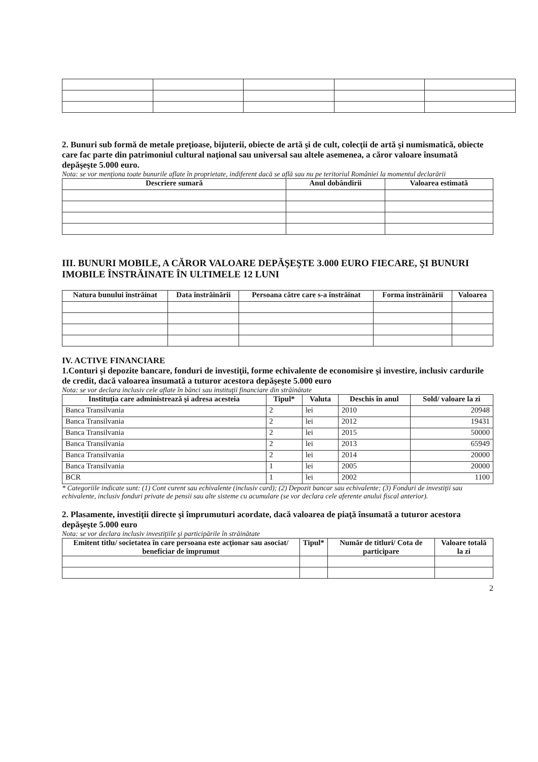2. Bunuri sub formă de metale preţioase, bijuterii, obiecte de artă şi de cult, colecţii de artă şi numismatică, obiecte care fac parte din patrimoniul cultural naţional sau universal sau altele asemenea, a căror valoare însumată depăşeşte 5.000 euro.
Nota: se vor menţiona toate bunurile aflate în proprietate, indiferent dacă se află sau nu pe teritoriul României la momentul declarării
| Descriere sumară | Anul dobândirii | Valoarea estimată |
| --- | --- | --- |
III. BUNURI MOBILE, A CĂROR VALOARE DEPĂŞEŞTE 3.000 EURO FIECARE, ŞI BUNURI IMOBILE ÎNSTRĂINATE ÎN ULTIMELE 12 LUNI
| Natura bunului înstrăinat | Data înstrăinării | Persoana către care s-a înstrăinat | Forma înstrăinării | Valoarea |
| --- | --- | --- | --- | --- |
IV. ACTIVE FINANCIARE
1.Conturi şi depozite bancare, fonduri de investiţii, forme echivalente de economisire şi investire, inclusiv cardurile de credit, dacă valoarea însumată a tuturor acestora depăşeşte 5.000 euro
Nota: se vor declara inclusiv cele aflate în bănci sau instituţii financiare din străinătate
| Instituţia care administrează şi adresa acesteia | Tipul* | Valuta | Deschis în anul | Sold/ valoare la zi |
| --- | --- | --- | --- | --- |
| Banca Transilvania | 2 | lei | 2010 | 20948 |
| Banca Transilvania | 2 | lei | 2012 | 19431 |
| Banca Transilvania | 2 | lei | 2015 | 50000 |
| Banca Transilvania | 2 | lei | 2013 | 65949 |
| Banca Transilvania | 2 | lei | 2014 | 20000 |
| Banca Transilvania | 1 | lei | 2005 | 20000 |
| BCR | 1 | lei | 2002 | 1100 |
* Categoriile indicate sunt: (1) Cont curent sau echivalente (inclusiv card); (2) Depozit bancar sau echivalente; (3) Fonduri de investiţii sau echivalente, inclusiv fonduri private de pensii sau alte sisteme cu acumulare (se vor declara cele aferente anului fiscal anterior).
2. Plasamente, investiţii directe şi împrumuturi acordate, dacă valoarea de piaţă însumată a tuturor acestora depăşeşte 5.000 euro
Nota: se vor declara inclusiv investiţiile şi participările în străinătate
| Emitent titlu/ societatea în care persoana este acţionar sau asociat/ beneficiar de împrumut | Tipul* | Număr de titluri/ Cota de participare | Valoare totală la zi |
| --- | --- | --- | --- |
2